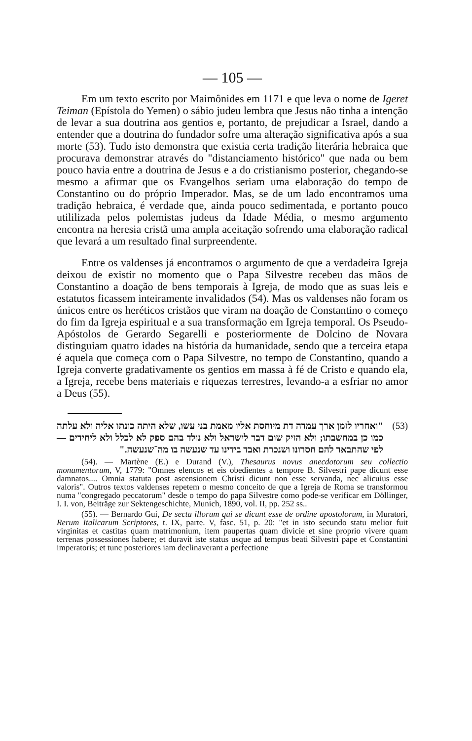— 105 —
Em um texto escrito por Maimônides em 1171 e que leva o nome de Igeret Teiman (Epístola do Yemen) o sábio judeu lembra que Jesus não tinha a intenção de levar a sua doutrina aos gentios e, portanto, de prejudicar a Israel, dando a entender que a doutrina do fundador sofre uma alteração significativa após a sua morte (53). Tudo isto demonstra que existia certa tradição literária hebraica que procurava demonstrar através do "distanciamento histórico" que nada ou bem pouco havia entre a doutrina de Jesus e a do cristianismo posterior, chegando-se mesmo a afirmar que os Evangelhos seriam uma elaboração do tempo de Constantino ou do próprio Imperador. Mas, se de um lado encontramos uma tradição hebraica, é verdade que, ainda pouco sedimentada, e portanto pouco utililizada pelos polemistas judeus da Idade Média, o mesmo argumento encontra na heresia cristã uma ampla aceitação sofrendo uma elaboração radical que levará a um resultado final surpreendente.
Entre os valdenses já encontramos o argumento de que a verdadeira Igreja deixou de existir no momento que o Papa Silvestre recebeu das mãos de Constantino a doação de bens temporais à Igreja, de modo que as suas leis e estatutos ficassem inteiramente invalidados (54). Mas os valdenses não foram os únicos entre os heréticos cristãos que viram na doação de Constantino o começo do fim da Igreja espiritual e a sua transformação em Igreja temporal. Os Pseudo-Apóstolos de Gerardo Segarelli e posteriormente de Dolcino de Novara distinguiam quatro idades na história da humanidade, sendo que a terceira etapa é aquela que começa com o Papa Silvestre, no tempo de Constantino, quando a Igreja converte gradativamente os gentios em massa à fé de Cristo e quando ela, a Igreja, recebe bens materiais e riquezas terrestres, levando-a a esfriar no amor a Deus (55).
(53) "ואחריו לזמן ארך עמדה דת מיוחסת אליו מאמת בני עשו, שלא היתה כונתו אליה ולא עלתה כמו כן במחשבתו; ולא הזיק שום דבר לישראל ולא נולד בהם ספק לא לכלל ולא ליחידים — לפי שהתבאר להם חסרונו ושנכרת ואבד בידינו עד שנעשה בו מה־שנעשה."
(54). — Martène (E.) e Durand (V.), Thesaurus novus anecdotorum seu collectio monumentorum, V, 1779: "Omnes elencos et eis obedientes a tempore B. Silvestri pape dicunt esse damnatos.... Omnia statuta post ascensionem Christi dicunt non esse servanda, nec alicuius esse valoris". Outros textos valdenses repetem o mesmo conceito de que a Igreja de Roma se transformou numa "congregado peccatorum" desde o tempo do papa Silvestre como pode-se verificar em Döllinger, I. I. von, Beiträge zur Sektengeschichte, Munich, 1890, vol. II, pp. 252 ss..
(55). — Bernardo Gui, De secta illorum qui se dicunt esse de ordine apostolorum, in Muratori, Rerum Italicarum Scriptores, t. IX, parte. V, fasc. 51, p. 20: "et in isto secundo statu melior fuit virginitas et castitas quam matrimonium, item paupertas quam divicie et sine proprio vivere quam terrenas possessiones habere; et duravit iste status usque ad tempus beati Silvestri pape et Constantini imperatoris; et tunc posteriores iam declinaverant a perfectione